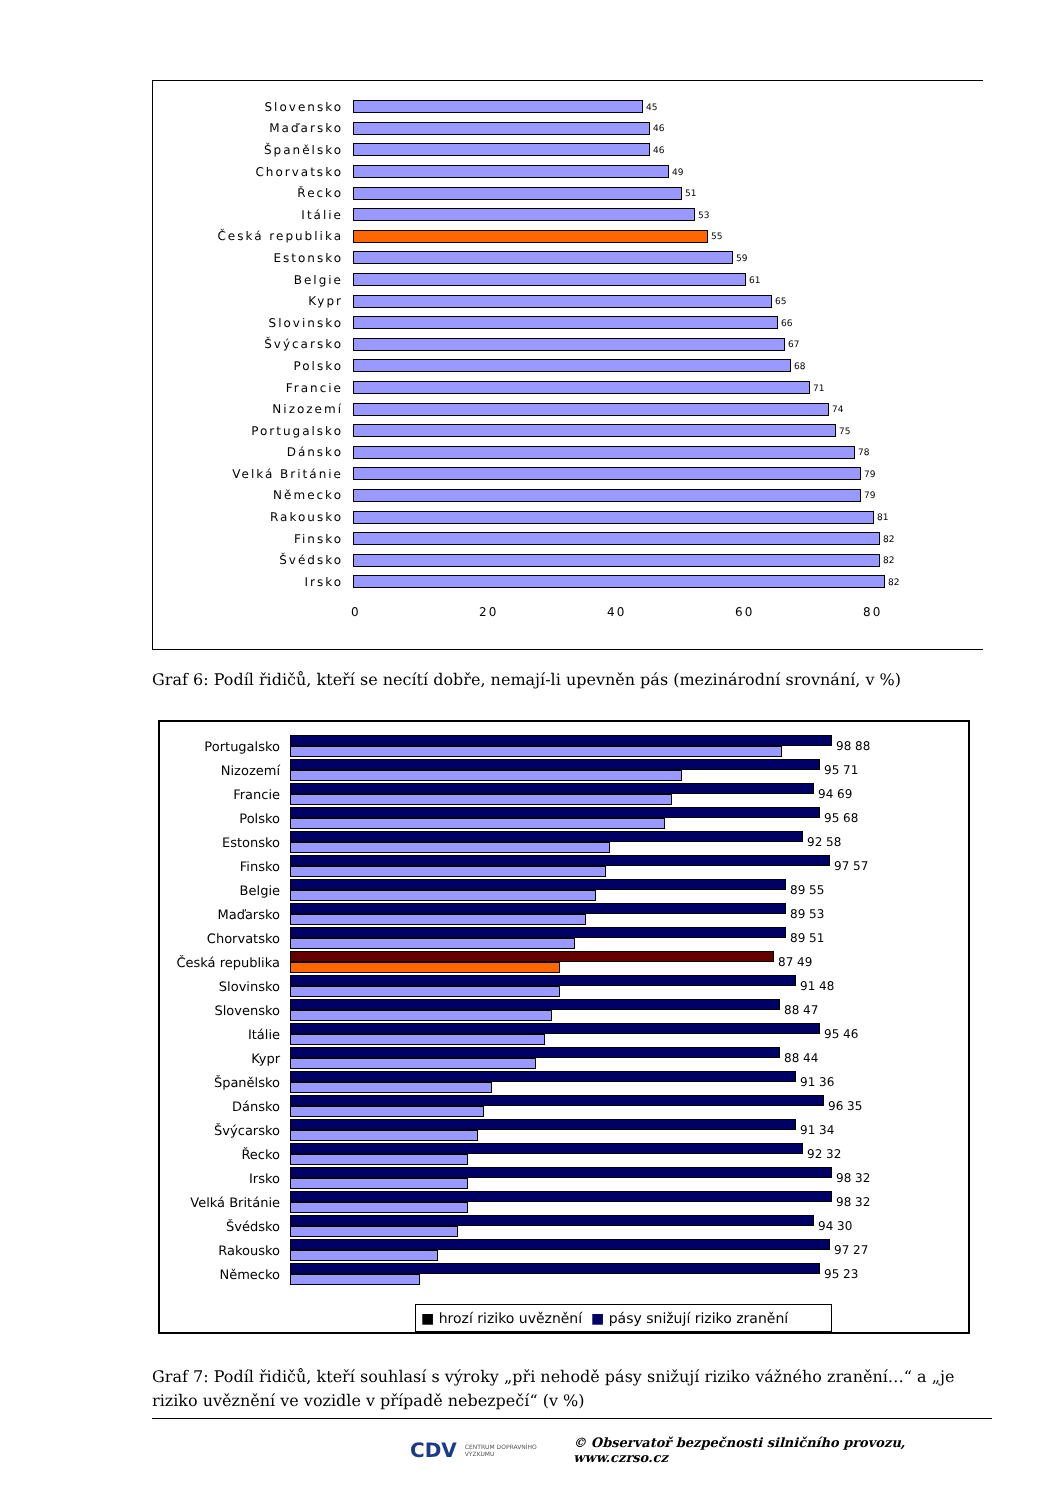Slovensko
45
Maďarsko
46
Španělsko
46
Chorvatsko
49
Řecko
51
Itálie
53
Česká republika
55
Estonsko
59
Belgie
61
Kypr
65
Slovinsko
66
Švýcarsko
67
Polsko
68
Francie
71
Nizozemí
74
Portugalsko
75
Dánsko
78
Velká Británie
79
Německo
79
Rakousko
81
Finsko
82
Švédsko
82
Irsko
82
0 20 40 60 80
Graf 6: Podíl řidičů, kteří se necítí dobře, nemají-li upevněn pás (mezinárodní srovnání, v %)
Portugalsko
98 88
Nizozemí
95 71
Francie
94 69
Polsko
95 68
Estonsko
92 58
Finsko
97 57
Belgie
89 55
Maďarsko
89 53
Chorvatsko
89 51
Česká republika
87 49
Slovinsko
91 48
Slovensko
88 47
Itálie
95 46
Kypr
88 44
Španělsko
91 36
Dánsko
96 35
Švýcarsko
91 34
Řecko
92 32
Irsko
98 32
Velká Británie
98 32
Švédsko
94 30
Rakousko
97 27
Německo
95 23
■ hrozí riziko uvěznění ■ pásy snižují riziko zranění
Graf 7: Podíl řidičů, kteří souhlasí s výroky „při nehodě pásy snižují riziko vážného zranění…“ a „je riziko uvěznění ve vozidle v případě nebezpečí“ (v %)
CDV CENTRUM DOPRAVNÍHO VÝZKUMU © Observatoř bezpečnosti silničního provozu, www.czrso.cz